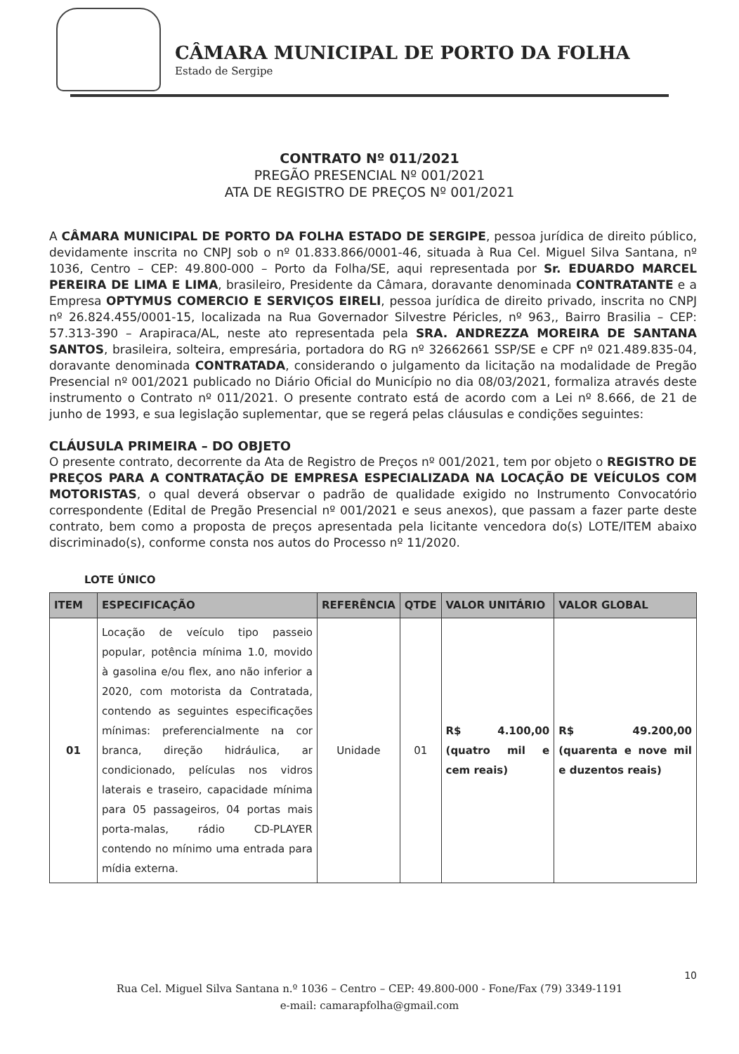CÂMARA MUNICIPAL DE PORTO DA FOLHA
Estado de Sergipe
CONTRATO Nº 011/2021
PREGÃO PRESENCIAL Nº 001/2021
ATA DE REGISTRO DE PREÇOS Nº 001/2021
A CÂMARA MUNICIPAL DE PORTO DA FOLHA ESTADO DE SERGIPE, pessoa jurídica de direito público, devidamente inscrita no CNPJ sob o nº 01.833.866/0001-46, situada à Rua Cel. Miguel Silva Santana, nº 1036, Centro – CEP: 49.800-000 – Porto da Folha/SE, aqui representada por Sr. EDUARDO MARCEL PEREIRA DE LIMA E LIMA, brasileiro, Presidente da Câmara, doravante denominada CONTRATANTE e a Empresa OPTYMUS COMERCIO E SERVIÇOS EIRELI, pessoa jurídica de direito privado, inscrita no CNPJ nº 26.824.455/0001-15, localizada na Rua Governador Silvestre Péricles, nº 963,, Bairro Brasilia – CEP: 57.313-390 – Arapiraca/AL, neste ato representada pela SRA. ANDREZZA MOREIRA DE SANTANA SANTOS, brasileira, solteira, empresária, portadora do RG nº 32662661 SSP/SE e CPF nº 021.489.835-04, doravante denominada CONTRATADA, considerando o julgamento da licitação na modalidade de Pregão Presencial nº 001/2021 publicado no Diário Oficial do Município no dia 08/03/2021, formaliza através deste instrumento o Contrato nº 011/2021. O presente contrato está de acordo com a Lei nº 8.666, de 21 de junho de 1993, e sua legislação suplementar, que se regerá pelas cláusulas e condições seguintes:
CLÁUSULA PRIMEIRA – DO OBJETO
O presente contrato, decorrente da Ata de Registro de Preços nº 001/2021, tem por objeto o REGISTRO DE PREÇOS PARA A CONTRATAÇÃO DE EMPRESA ESPECIALIZADA NA LOCAÇÃO DE VEÍCULOS COM MOTORISTAS, o qual deverá observar o padrão de qualidade exigido no Instrumento Convocatório correspondente (Edital de Pregão Presencial nº 001/2021 e seus anexos), que passam a fazer parte deste contrato, bem como a proposta de preços apresentada pela licitante vencedora do(s) LOTE/ITEM abaixo discriminado(s), conforme consta nos autos do Processo nº 11/2020.
LOTE ÚNICO
| ITEM | ESPECIFICAÇÃO | REFERÊNCIA | QTDE | VALOR UNITÁRIO | VALOR GLOBAL |
| --- | --- | --- | --- | --- | --- |
| 01 | Locação de veículo tipo passeio popular, potência mínima 1.0, movido à gasolina e/ou flex, ano não inferior a 2020, com motorista da Contratada, contendo as seguintes especificações mínimas: preferencialmente na cor branca, direção hidráulica, ar condicionado, películas nos vidros laterais e traseiro, capacidade mínima para 05 passageiros, 04 portas mais porta-malas, rádio CD-PLAYER contendo no mínimo uma entrada para mídia externa. | Unidade | 01 | R$ 4.100,00 (quatro mil e cem reais) | R$ 49.200,00 (quarenta e nove mil e duzentos reais) |
10
Rua Cel. Miguel Silva Santana n.º 1036 – Centro – CEP: 49.800-000 - Fone/Fax (79) 3349-1191
e-mail: camarapfolha@gmail.com